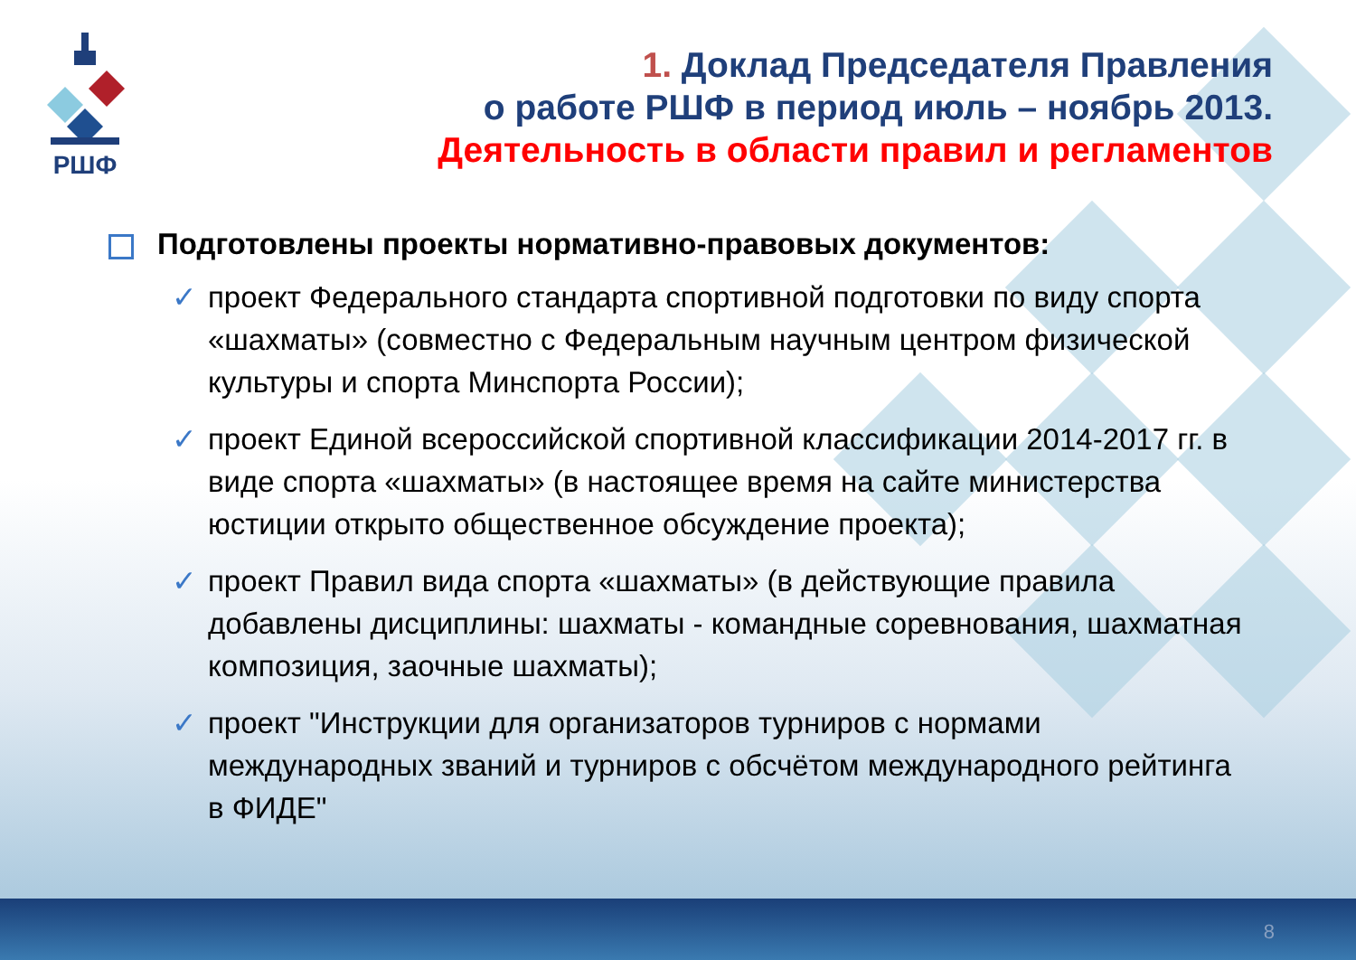РШФ
1. Доклад Председателя Правления
о работе РШФ в период июль – ноябрь 2013.
Деятельность в области правил и регламентов
Подготовлены проекты нормативно-правовых документов:
✓ проект Федерального стандарта спортивной подготовки по виду спорта «шахматы» (совместно с Федеральным научным центром физической культуры и спорта Минспорта России);
✓ проект Единой всероссийской спортивной классификации 2014-2017 гг. в виде спорта «шахматы» (в настоящее время на сайте министерства юстиции открыто общественное обсуждение проекта);
✓ проект Правил вида спорта «шахматы» (в действующие правила добавлены дисциплины: шахматы - командные соревнования, шахматная композиция, заочные шахматы);
✓ проект "Инструкции для организаторов турниров с нормами международных званий и турниров с обсчётом международного рейтинга в ФИДЕ"
8